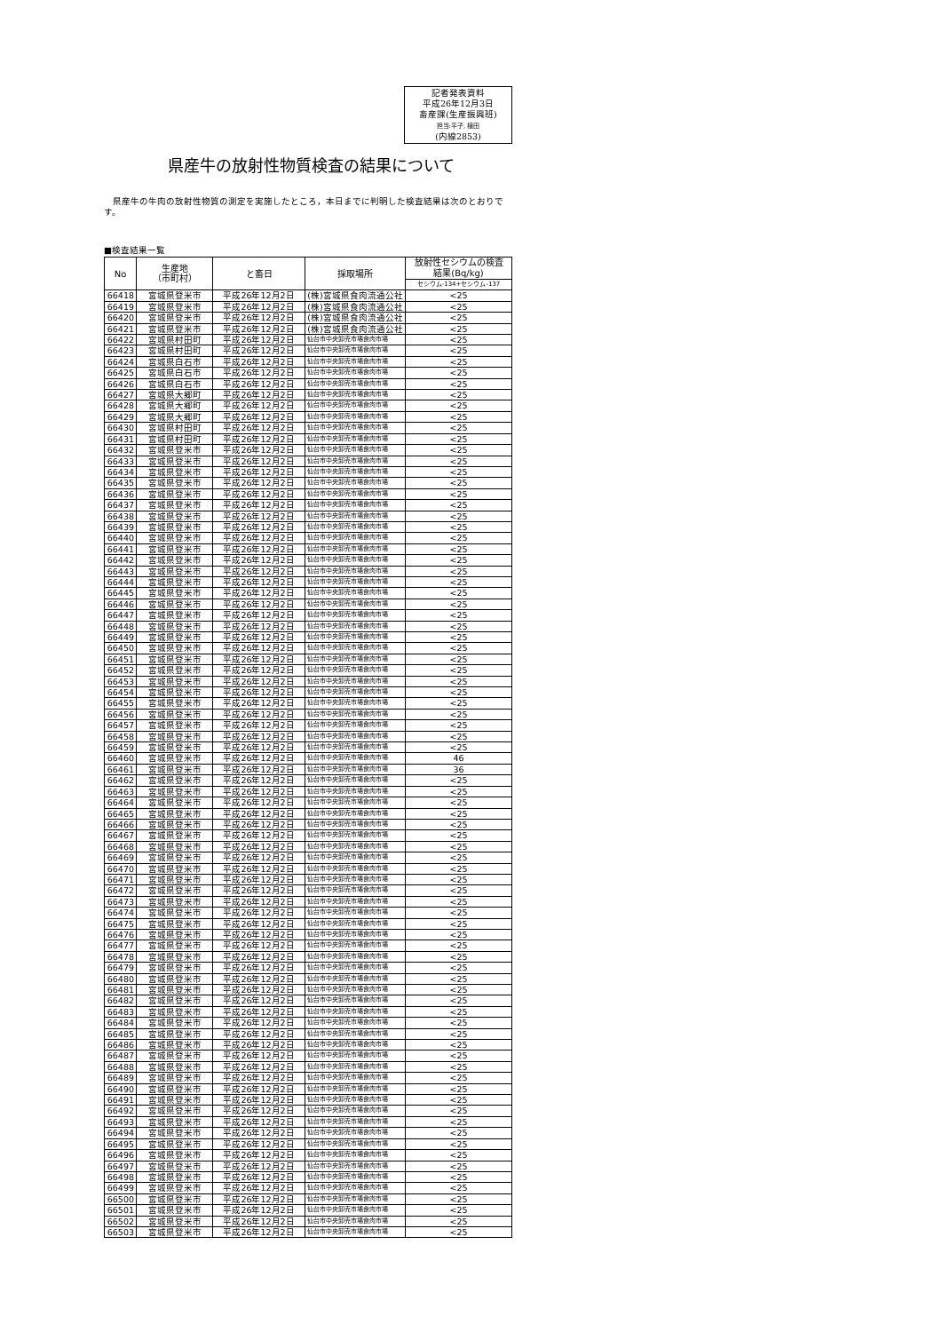記者発表資料
平成26年12月3日
畜産課(生産振興班)
担当:平子, 植田
(内線2853)
県産牛の放射性物質検査の結果について
県産牛の牛肉の放射性物質の測定を実施したところ，本日までに判明した検査結果は次のとおりです。
■検査結果一覧
| No | 生産地 （市町村） | と畜日 | 採取場所 | 放射性セシウムの検査 結果(Bq/kg) |
| --- | --- | --- | --- | --- |
| | | | | セシウム-134+セシウム-137 |
| 66418 | 宮城県登米市 | 平成26年12月2日 | (株)宮城県食肉流通公社 | <25 |
| 66419 | 宮城県登米市 | 平成26年12月2日 | (株)宮城県食肉流通公社 | <25 |
| 66420 | 宮城県登米市 | 平成26年12月2日 | (株)宮城県食肉流通公社 | <25 |
| 66421 | 宮城県登米市 | 平成26年12月2日 | (株)宮城県食肉流通公社 | <25 |
| 66422 | 宮城県村田町 | 平成26年12月2日 | 仙台市中央卸売市場食肉市場 | <25 |
| 66423 | 宮城県村田町 | 平成26年12月2日 | 仙台市中央卸売市場食肉市場 | <25 |
| 66424 | 宮城県白石市 | 平成26年12月2日 | 仙台市中央卸売市場食肉市場 | <25 |
| 66425 | 宮城県白石市 | 平成26年12月2日 | 仙台市中央卸売市場食肉市場 | <25 |
| 66426 | 宮城県白石市 | 平成26年12月2日 | 仙台市中央卸売市場食肉市場 | <25 |
| 66427 | 宮城県大郷町 | 平成26年12月2日 | 仙台市中央卸売市場食肉市場 | <25 |
| 66428 | 宮城県大郷町 | 平成26年12月2日 | 仙台市中央卸売市場食肉市場 | <25 |
| 66429 | 宮城県大郷町 | 平成26年12月2日 | 仙台市中央卸売市場食肉市場 | <25 |
| 66430 | 宮城県村田町 | 平成26年12月2日 | 仙台市中央卸売市場食肉市場 | <25 |
| 66431 | 宮城県村田町 | 平成26年12月2日 | 仙台市中央卸売市場食肉市場 | <25 |
| 66432 | 宮城県登米市 | 平成26年12月2日 | 仙台市中央卸売市場食肉市場 | <25 |
| 66433 | 宮城県登米市 | 平成26年12月2日 | 仙台市中央卸売市場食肉市場 | <25 |
| 66434 | 宮城県登米市 | 平成26年12月2日 | 仙台市中央卸売市場食肉市場 | <25 |
| 66435 | 宮城県登米市 | 平成26年12月2日 | 仙台市中央卸売市場食肉市場 | <25 |
| 66436 | 宮城県登米市 | 平成26年12月2日 | 仙台市中央卸売市場食肉市場 | <25 |
| 66437 | 宮城県登米市 | 平成26年12月2日 | 仙台市中央卸売市場食肉市場 | <25 |
| 66438 | 宮城県登米市 | 平成26年12月2日 | 仙台市中央卸売市場食肉市場 | <25 |
| 66439 | 宮城県登米市 | 平成26年12月2日 | 仙台市中央卸売市場食肉市場 | <25 |
| 66440 | 宮城県登米市 | 平成26年12月2日 | 仙台市中央卸売市場食肉市場 | <25 |
| 66441 | 宮城県登米市 | 平成26年12月2日 | 仙台市中央卸売市場食肉市場 | <25 |
| 66442 | 宮城県登米市 | 平成26年12月2日 | 仙台市中央卸売市場食肉市場 | <25 |
| 66443 | 宮城県登米市 | 平成26年12月2日 | 仙台市中央卸売市場食肉市場 | <25 |
| 66444 | 宮城県登米市 | 平成26年12月2日 | 仙台市中央卸売市場食肉市場 | <25 |
| 66445 | 宮城県登米市 | 平成26年12月2日 | 仙台市中央卸売市場食肉市場 | <25 |
| 66446 | 宮城県登米市 | 平成26年12月2日 | 仙台市中央卸売市場食肉市場 | <25 |
| 66447 | 宮城県登米市 | 平成26年12月2日 | 仙台市中央卸売市場食肉市場 | <25 |
| 66448 | 宮城県登米市 | 平成26年12月2日 | 仙台市中央卸売市場食肉市場 | <25 |
| 66449 | 宮城県登米市 | 平成26年12月2日 | 仙台市中央卸売市場食肉市場 | <25 |
| 66450 | 宮城県登米市 | 平成26年12月2日 | 仙台市中央卸売市場食肉市場 | <25 |
| 66451 | 宮城県登米市 | 平成26年12月2日 | 仙台市中央卸売市場食肉市場 | <25 |
| 66452 | 宮城県登米市 | 平成26年12月2日 | 仙台市中央卸売市場食肉市場 | <25 |
| 66453 | 宮城県登米市 | 平成26年12月2日 | 仙台市中央卸売市場食肉市場 | <25 |
| 66454 | 宮城県登米市 | 平成26年12月2日 | 仙台市中央卸売市場食肉市場 | <25 |
| 66455 | 宮城県登米市 | 平成26年12月2日 | 仙台市中央卸売市場食肉市場 | <25 |
| 66456 | 宮城県登米市 | 平成26年12月2日 | 仙台市中央卸売市場食肉市場 | <25 |
| 66457 | 宮城県登米市 | 平成26年12月2日 | 仙台市中央卸売市場食肉市場 | <25 |
| 66458 | 宮城県登米市 | 平成26年12月2日 | 仙台市中央卸売市場食肉市場 | <25 |
| 66459 | 宮城県登米市 | 平成26年12月2日 | 仙台市中央卸売市場食肉市場 | <25 |
| 66460 | 宮城県登米市 | 平成26年12月2日 | 仙台市中央卸売市場食肉市場 | 46 |
| 66461 | 宮城県登米市 | 平成26年12月2日 | 仙台市中央卸売市場食肉市場 | 36 |
| 66462 | 宮城県登米市 | 平成26年12月2日 | 仙台市中央卸売市場食肉市場 | <25 |
| 66463 | 宮城県登米市 | 平成26年12月2日 | 仙台市中央卸売市場食肉市場 | <25 |
| 66464 | 宮城県登米市 | 平成26年12月2日 | 仙台市中央卸売市場食肉市場 | <25 |
| 66465 | 宮城県登米市 | 平成26年12月2日 | 仙台市中央卸売市場食肉市場 | <25 |
| 66466 | 宮城県登米市 | 平成26年12月2日 | 仙台市中央卸売市場食肉市場 | <25 |
| 66467 | 宮城県登米市 | 平成26年12月2日 | 仙台市中央卸売市場食肉市場 | <25 |
| 66468 | 宮城県登米市 | 平成26年12月2日 | 仙台市中央卸売市場食肉市場 | <25 |
| 66469 | 宮城県登米市 | 平成26年12月2日 | 仙台市中央卸売市場食肉市場 | <25 |
| 66470 | 宮城県登米市 | 平成26年12月2日 | 仙台市中央卸売市場食肉市場 | <25 |
| 66471 | 宮城県登米市 | 平成26年12月2日 | 仙台市中央卸売市場食肉市場 | <25 |
| 66472 | 宮城県登米市 | 平成26年12月2日 | 仙台市中央卸売市場食肉市場 | <25 |
| 66473 | 宮城県登米市 | 平成26年12月2日 | 仙台市中央卸売市場食肉市場 | <25 |
| 66474 | 宮城県登米市 | 平成26年12月2日 | 仙台市中央卸売市場食肉市場 | <25 |
| 66475 | 宮城県登米市 | 平成26年12月2日 | 仙台市中央卸売市場食肉市場 | <25 |
| 66476 | 宮城県登米市 | 平成26年12月2日 | 仙台市中央卸売市場食肉市場 | <25 |
| 66477 | 宮城県登米市 | 平成26年12月2日 | 仙台市中央卸売市場食肉市場 | <25 |
| 66478 | 宮城県登米市 | 平成26年12月2日 | 仙台市中央卸売市場食肉市場 | <25 |
| 66479 | 宮城県登米市 | 平成26年12月2日 | 仙台市中央卸売市場食肉市場 | <25 |
| 66480 | 宮城県登米市 | 平成26年12月2日 | 仙台市中央卸売市場食肉市場 | <25 |
| 66481 | 宮城県登米市 | 平成26年12月2日 | 仙台市中央卸売市場食肉市場 | <25 |
| 66482 | 宮城県登米市 | 平成26年12月2日 | 仙台市中央卸売市場食肉市場 | <25 |
| 66483 | 宮城県登米市 | 平成26年12月2日 | 仙台市中央卸売市場食肉市場 | <25 |
| 66484 | 宮城県登米市 | 平成26年12月2日 | 仙台市中央卸売市場食肉市場 | <25 |
| 66485 | 宮城県登米市 | 平成26年12月2日 | 仙台市中央卸売市場食肉市場 | <25 |
| 66486 | 宮城県登米市 | 平成26年12月2日 | 仙台市中央卸売市場食肉市場 | <25 |
| 66487 | 宮城県登米市 | 平成26年12月2日 | 仙台市中央卸売市場食肉市場 | <25 |
| 66488 | 宮城県登米市 | 平成26年12月2日 | 仙台市中央卸売市場食肉市場 | <25 |
| 66489 | 宮城県登米市 | 平成26年12月2日 | 仙台市中央卸売市場食肉市場 | <25 |
| 66490 | 宮城県登米市 | 平成26年12月2日 | 仙台市中央卸売市場食肉市場 | <25 |
| 66491 | 宮城県登米市 | 平成26年12月2日 | 仙台市中央卸売市場食肉市場 | <25 |
| 66492 | 宮城県登米市 | 平成26年12月2日 | 仙台市中央卸売市場食肉市場 | <25 |
| 66493 | 宮城県登米市 | 平成26年12月2日 | 仙台市中央卸売市場食肉市場 | <25 |
| 66494 | 宮城県登米市 | 平成26年12月2日 | 仙台市中央卸売市場食肉市場 | <25 |
| 66495 | 宮城県登米市 | 平成26年12月2日 | 仙台市中央卸売市場食肉市場 | <25 |
| 66496 | 宮城県登米市 | 平成26年12月2日 | 仙台市中央卸売市場食肉市場 | <25 |
| 66497 | 宮城県登米市 | 平成26年12月2日 | 仙台市中央卸売市場食肉市場 | <25 |
| 66498 | 宮城県登米市 | 平成26年12月2日 | 仙台市中央卸売市場食肉市場 | <25 |
| 66499 | 宮城県登米市 | 平成26年12月2日 | 仙台市中央卸売市場食肉市場 | <25 |
| 66500 | 宮城県登米市 | 平成26年12月2日 | 仙台市中央卸売市場食肉市場 | <25 |
| 66501 | 宮城県登米市 | 平成26年12月2日 | 仙台市中央卸売市場食肉市場 | <25 |
| 66502 | 宮城県登米市 | 平成26年12月2日 | 仙台市中央卸売市場食肉市場 | <25 |
| 66503 | 宮城県登米市 | 平成26年12月2日 | 仙台市中央卸売市場食肉市場 | <25 |